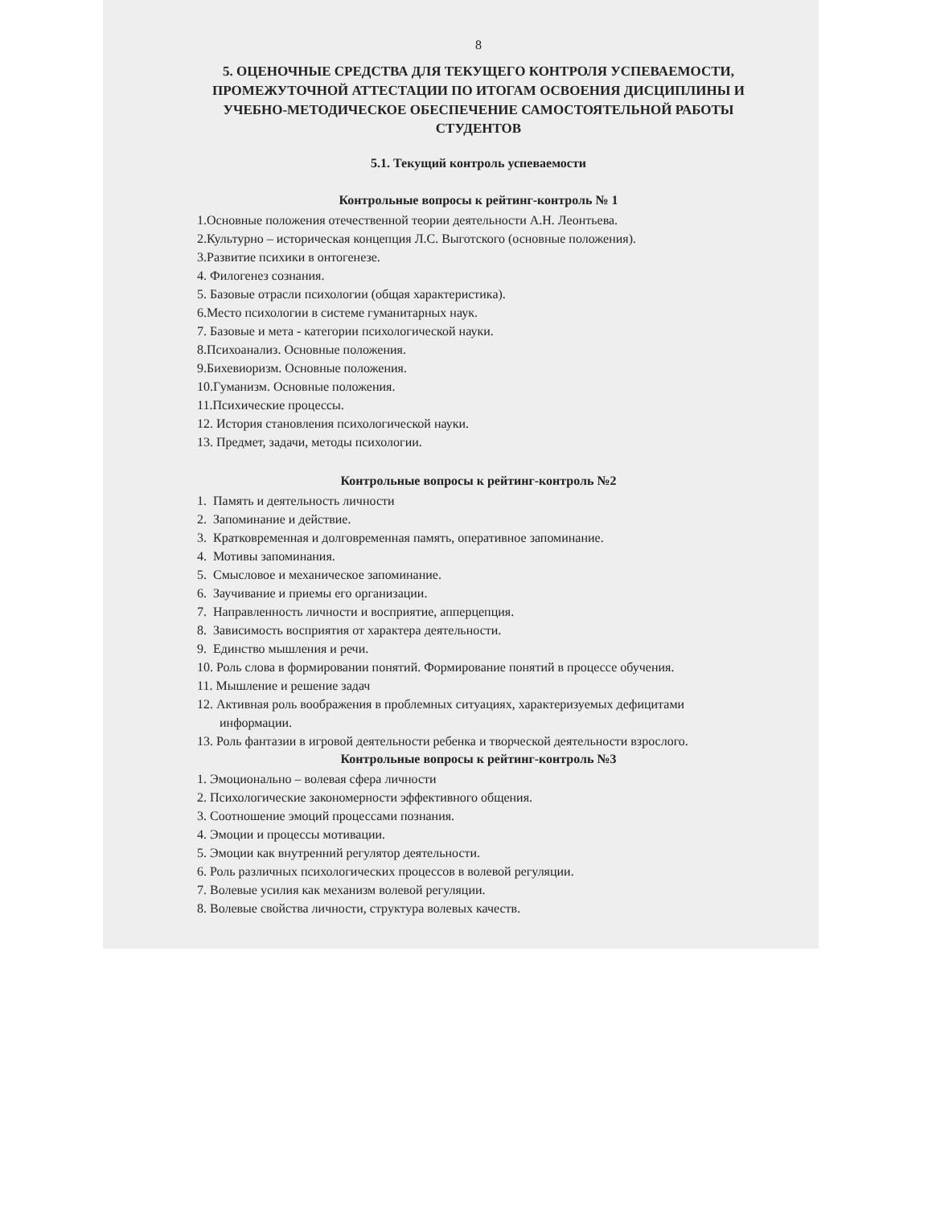8
5. ОЦЕНОЧНЫЕ СРЕДСТВА ДЛЯ ТЕКУЩЕГО КОНТРОЛЯ УСПЕВАЕМОСТИ, ПРОМЕЖУТОЧНОЙ АТТЕСТАЦИИ ПО ИТОГАМ ОСВОЕНИЯ ДИСЦИПЛИНЫ И УЧЕБНО-МЕТОДИЧЕСКОЕ ОБЕСПЕЧЕНИЕ САМОСТОЯТЕЛЬНОЙ РАБОТЫ СТУДЕНТОВ
5.1. Текущий контроль успеваемости
Контрольные вопросы к рейтинг-контроль № 1
1.Основные положения отечественной теории деятельности А.Н. Леонтьева.
2.Культурно – историческая концепция Л.С. Выготского (основные положения).
3.Развитие психики в онтогенезе.
4. Филогенез сознания.
5. Базовые отрасли психологии (общая характеристика).
6.Место психологии в системе гуманитарных наук.
7. Базовые и мета - категории психологической науки.
8.Психоанализ. Основные положения.
9.Бихевиоризм. Основные положения.
10.Гуманизм. Основные положения.
11.Психические процессы.
12. История становления психологической науки.
13. Предмет, задачи, методы психологии.
Контрольные вопросы к рейтинг-контроль №2
1. Память и деятельность личности
2. Запоминание и действие.
3. Кратковременная и долговременная память, оперативное запоминание.
4. Мотивы запоминания.
5. Смысловое и механическое запоминание.
6. Заучивание и приемы его организации.
7. Направленность личности и восприятие, апперцепция.
8. Зависимость восприятия от характера деятельности.
9. Единство мышления и речи.
10. Роль слова в формировании понятий. Формирование понятий в процессе обучения.
11. Мышление и решение задач
12. Активная роль воображения в проблемных ситуациях, характеризуемых дефицитами информации.
13. Роль фантазии в игровой деятельности ребенка и творческой деятельности взрослого.
Контрольные вопросы к рейтинг-контроль №3
1. Эмоционально – волевая сфера личности
2. Психологические закономерности эффективного общения.
3. Соотношение эмоций процессами познания.
4. Эмоции и процессы мотивации.
5. Эмоции как внутренний регулятор деятельности.
6. Роль различных психологических процессов в волевой регуляции.
7. Волевые усилия как механизм волевой регуляции.
8. Волевые свойства личности, структура волевых качеств.